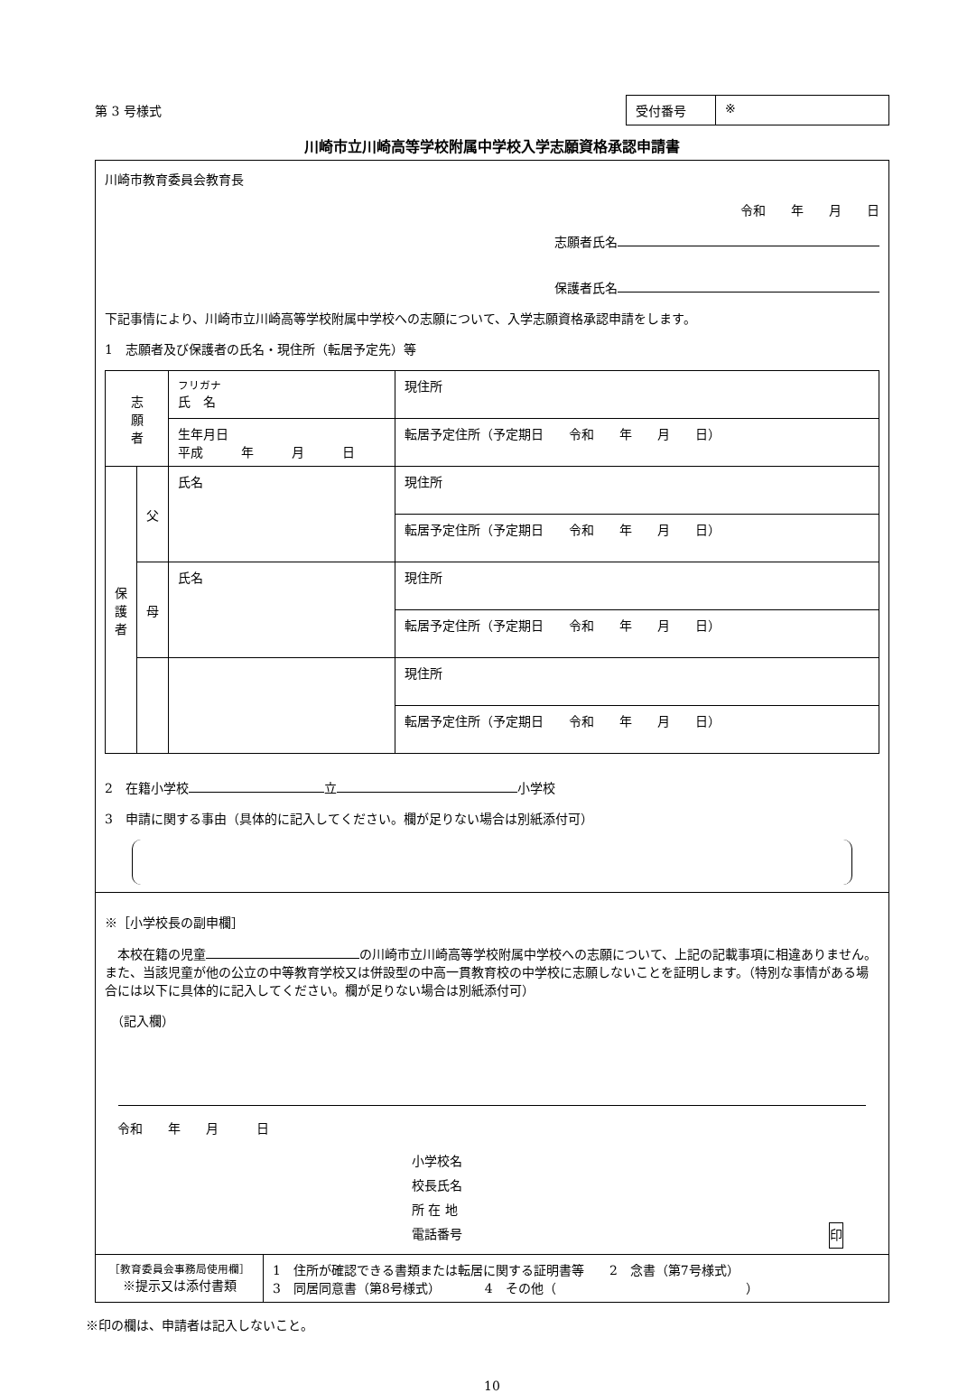第 3 号様式
受付番号 ※
川崎市立川崎高等学校附属中学校入学志願資格承認申請書
川崎市教育委員会教育長
令和　　年　　月　　日
志願者氏名
保護者氏名
下記事情により、川崎市立川崎高等学校附属中学校への志願について、入学志願資格承認申請をします。
1　志願者及び保護者の氏名・現住所（転居予定先）等
| 志 願 者 | | フリガナ 氏 名 | 現住所 |
| | | 生年月日 平成 年 月 日 | 転居予定住所（予定期日 令和 年 月 日） |
| 保 護 者 | 父 | 氏名 | 現住所 |
| | | | 転居予定住所（予定期日 令和 年 月 日） |
| | 母 | 氏名 | 現住所 |
| | | | 転居予定住所（予定期日 令和 年 月 日） |
| | | | 現住所 |
| | | | 転居予定住所（予定期日 令和 年 月 日） |
2　在籍小学校 立 小学校
3　申請に関する事由（具体的に記入してください。欄が足りない場合は別紙添付可）
※［小学校長の副申欄］
　本校在籍の児童 の川崎市立川崎高等学校附属中学校への志願について、上記の記載事項に相違ありません。また、当該児童が他の公立の中等教育学校又は併設型の中高一貫教育校の中学校に志願しないことを証明します。（特別な事情がある場合には以下に具体的に記入してください。欄が足りない場合は別紙添付可）
　（記入欄）
　令和　　年　　月　　　日
小学校名
校長氏名
所 在 地
電話番号 印
［教育委員会事務局使用欄］
※提示又は添付書類
1　住所が確認できる書類または転居に関する証明書等　　2　念書（第7号様式）
3　同居同意書（第8号様式）　　　　4　その他（　　　　　　　　　　　　　　　）
※印の欄は、申請者は記入しないこと。
10